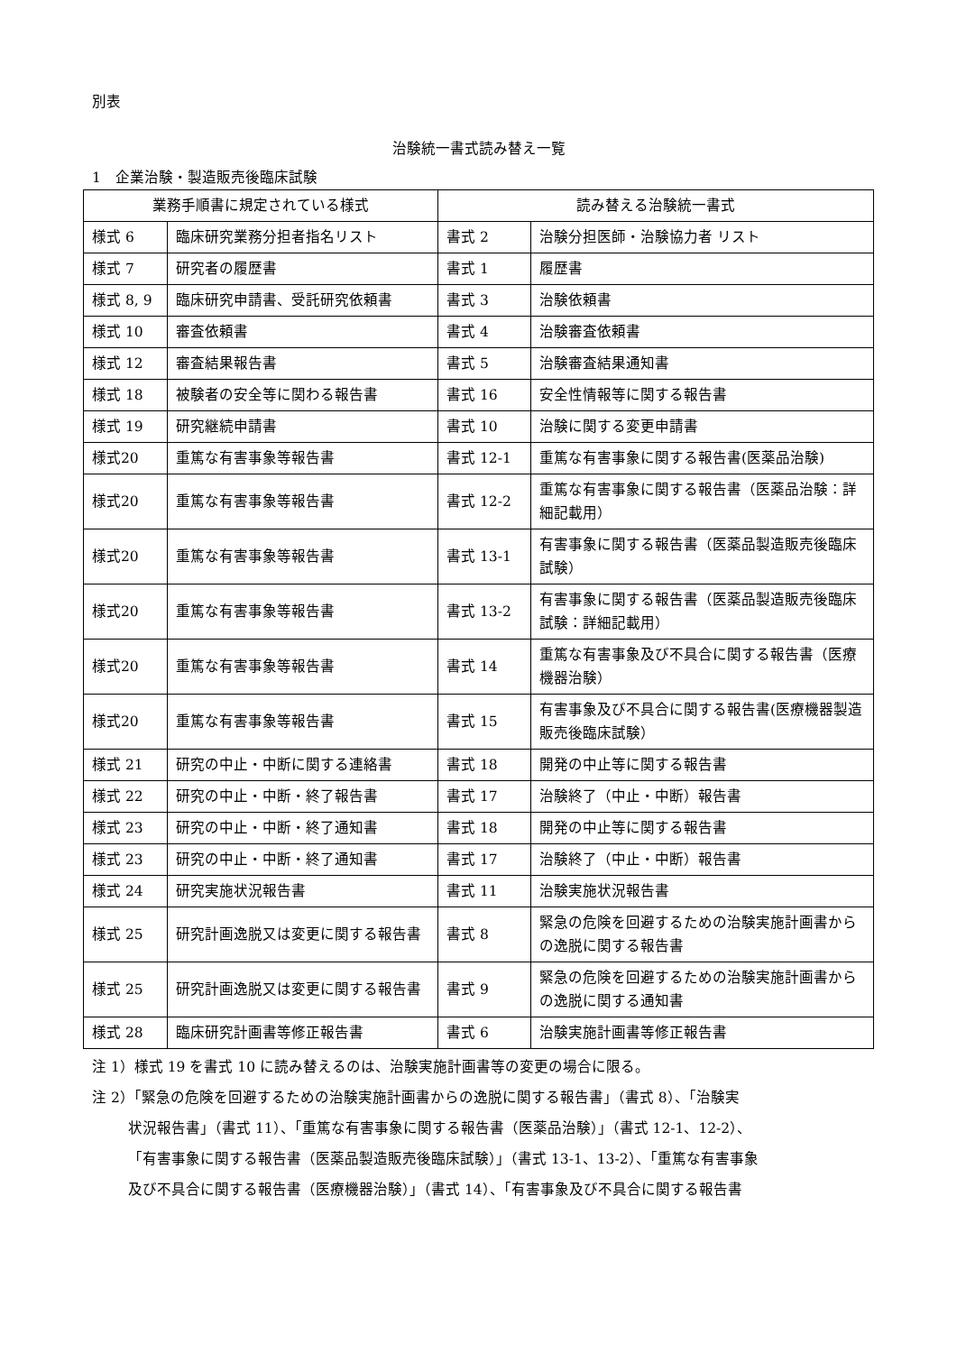別表
治験統一書式読み替え一覧
1　企業治験・製造販売後臨床試験
| 業務手順書に規定されている様式 | | 読み替える治験統一書式 | |
| --- | --- | --- | --- |
| 様式 6 | 臨床研究業務分担者指名リスト | 書式 2 | 治験分担医師・治験協力者 リスト |
| 様式 7 | 研究者の履歴書 | 書式 1 | 履歴書 |
| 様式 8, 9 | 臨床研究申請書、受託研究依頼書 | 書式 3 | 治験依頼書 |
| 様式 10 | 審査依頼書 | 書式 4 | 治験審査依頼書 |
| 様式 12 | 審査結果報告書 | 書式 5 | 治験審査結果通知書 |
| 様式 18 | 被験者の安全等に関わる報告書 | 書式 16 | 安全性情報等に関する報告書 |
| 様式 19 | 研究継続申請書 | 書式 10 | 治験に関する変更申請書 |
| 様式20 | 重篤な有害事象等報告書 | 書式 12-1 | 重篤な有害事象に関する報告書(医薬品治験) |
| 様式20 | 重篤な有害事象等報告書 | 書式 12-2 | 重篤な有害事象に関する報告書（医薬品治験：詳細記載用） |
| 様式20 | 重篤な有害事象等報告書 | 書式 13-1 | 有害事象に関する報告書（医薬品製造販売後臨床試験） |
| 様式20 | 重篤な有害事象等報告書 | 書式 13-2 | 有害事象に関する報告書（医薬品製造販売後臨床試験：詳細記載用） |
| 様式20 | 重篤な有害事象等報告書 | 書式 14 | 重篤な有害事象及び不具合に関する報告書（医療機器治験） |
| 様式20 | 重篤な有害事象等報告書 | 書式 15 | 有害事象及び不具合に関する報告書(医療機器製造販売後臨床試験） |
| 様式 21 | 研究の中止・中断に関する連絡書 | 書式 18 | 開発の中止等に関する報告書 |
| 様式 22 | 研究の中止・中断・終了報告書 | 書式 17 | 治験終了（中止・中断）報告書 |
| 様式 23 | 研究の中止・中断・終了通知書 | 書式 18 | 開発の中止等に関する報告書 |
| 様式 23 | 研究の中止・中断・終了通知書 | 書式 17 | 治験終了（中止・中断）報告書 |
| 様式 24 | 研究実施状況報告書 | 書式 11 | 治験実施状況報告書 |
| 様式 25 | 研究計画逸脱又は変更に関する報告書 | 書式 8 | 緊急の危険を回避するための治験実施計画書からの逸脱に関する報告書 |
| 様式 25 | 研究計画逸脱又は変更に関する報告書 | 書式 9 | 緊急の危険を回避するための治験実施計画書からの逸脱に関する通知書 |
| 様式 28 | 臨床研究計画書等修正報告書 | 書式 6 | 治験実施計画書等修正報告書 |
注 1）様式 19 を書式 10 に読み替えるのは、治験実施計画書等の変更の場合に限る。
注 2）「緊急の危険を回避するための治験実施計画書からの逸脱に関する報告書」（書式 8）、「治験実
状況報告書」（書式 11）、「重篤な有害事象に関する報告書（医薬品治験）」（書式 12-1、12-2）、
「有害事象に関する報告書（医薬品製造販売後臨床試験）」（書式 13-1、13-2）、「重篤な有害事象
及び不具合に関する報告書（医療機器治験）」（書式 14）、「有害事象及び不具合に関する報告書